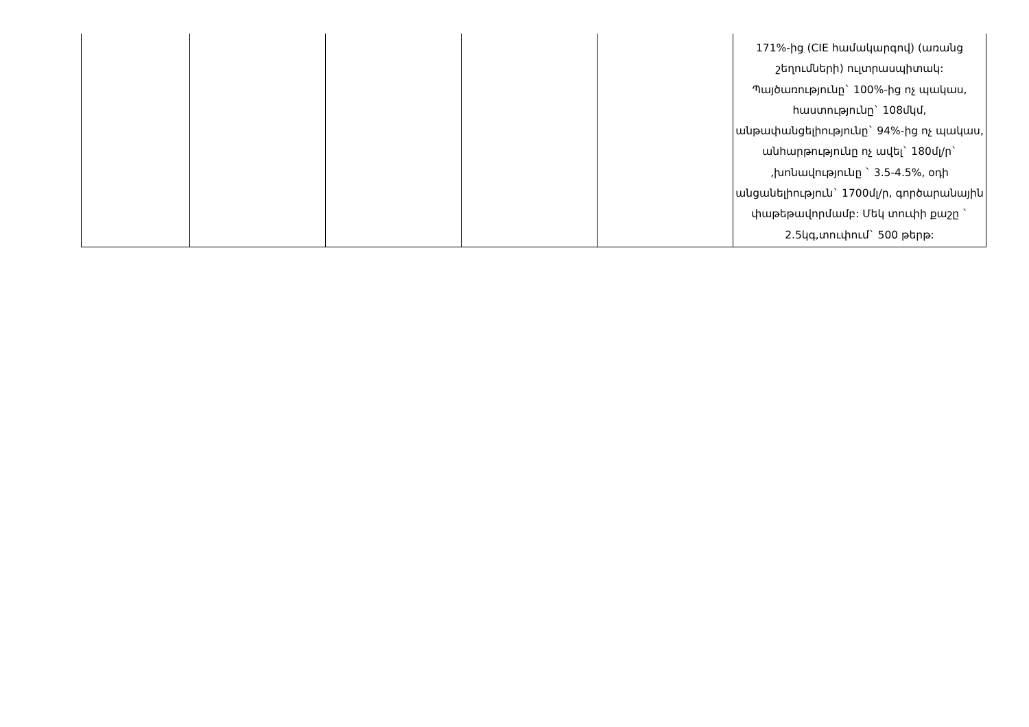| | | | | | 171%-ից (CIE համակարգով) (առանց շեղումների) ուլտրասպիտակ: Պայծառությունը` 100%-ից ոչ պակաս, հաստությունը` 108մկմ, անթափանցելիությունը` 94%-ից ոչ պակաս, անհարթությունը ոչ ավել` 180մլ/ր` ,խոնավությունը ` 3.5-4.5%, օդի անցանելիություն` 1700մլ/ր, գործարանային փաթեթավորմամբ: Մեկ տուփի քաշը ` 2.5կգ,տուփում` 500 թերթ: |